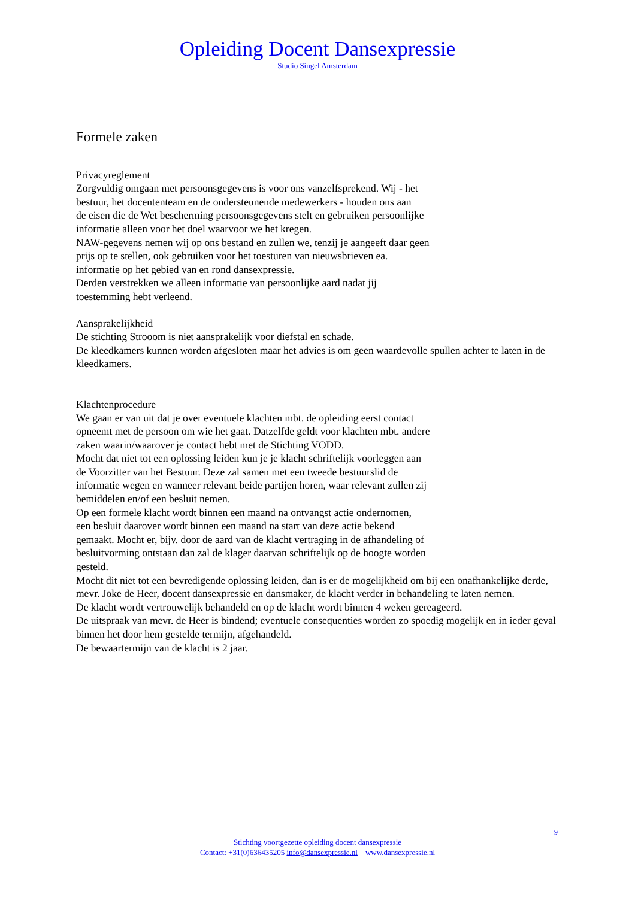Opleiding Docent Dansexpressie
Studio Singel Amsterdam
Formele zaken
Privacyreglement
Zorgvuldig omgaan met persoonsgegevens is voor ons vanzelfsprekend. Wij - het
bestuur, het docententeam en de ondersteunende medewerkers - houden ons aan
de eisen die de Wet bescherming persoonsgegevens stelt en gebruiken persoonlijke
informatie alleen voor het doel waarvoor we het kregen.
NAW-gegevens nemen wij op ons bestand en zullen we, tenzij je aangeeft daar geen
prijs op te stellen, ook gebruiken voor het toesturen van nieuwsbrieven ea.
informatie op het gebied van en rond dansexpressie.
Derden verstrekken we alleen informatie van persoonlijke aard nadat jij
toestemming hebt verleend.
Aansprakelijkheid
De stichting Strooom is niet aansprakelijk voor diefstal en schade.
De kleedkamers kunnen worden afgesloten maar het advies is om geen waardevolle spullen achter te laten in de kleedkamers.
Klachtenprocedure
We gaan er van uit dat je over eventuele klachten mbt. de opleiding eerst contact
opneemt met de persoon om wie het gaat. Datzelfde geldt voor klachten mbt. andere
zaken waarin/waarover je contact hebt met de Stichting VODD.
Mocht dat niet tot een oplossing leiden kun je je klacht schriftelijk voorleggen aan
de Voorzitter van het Bestuur. Deze zal samen met een tweede bestuurslid de
informatie wegen en wanneer relevant beide partijen horen, waar relevant zullen zij
bemiddelen en/of een besluit nemen.
Op een formele klacht wordt binnen een maand na ontvangst actie ondernomen,
een besluit daarover wordt binnen een maand na start van deze actie bekend
gemaakt. Mocht er, bijv. door de aard van de klacht vertraging in de afhandeling of
besluitvorming ontstaan dan zal de klager daarvan schriftelijk op de hoogte worden
gesteld.
Mocht dit niet tot een bevredigende oplossing leiden, dan is er de mogelijkheid om bij een onafhankelijke derde, mevr. Joke de Heer, docent dansexpressie en dansmaker, de klacht verder in behandeling te laten nemen.
De klacht wordt vertrouwelijk behandeld en op de klacht wordt binnen 4 weken gereageerd.
De uitspraak van mevr. de Heer is bindend; eventuele consequenties worden zo spoedig mogelijk en in ieder geval binnen het door hem gestelde termijn, afgehandeld.
De bewaartermijn van de klacht is 2 jaar.
9
Stichting voortgezette opleiding docent dansexpressie
Contact: +31(0)636435205 info@dansexpressie.nl www.dansexpressie.nl